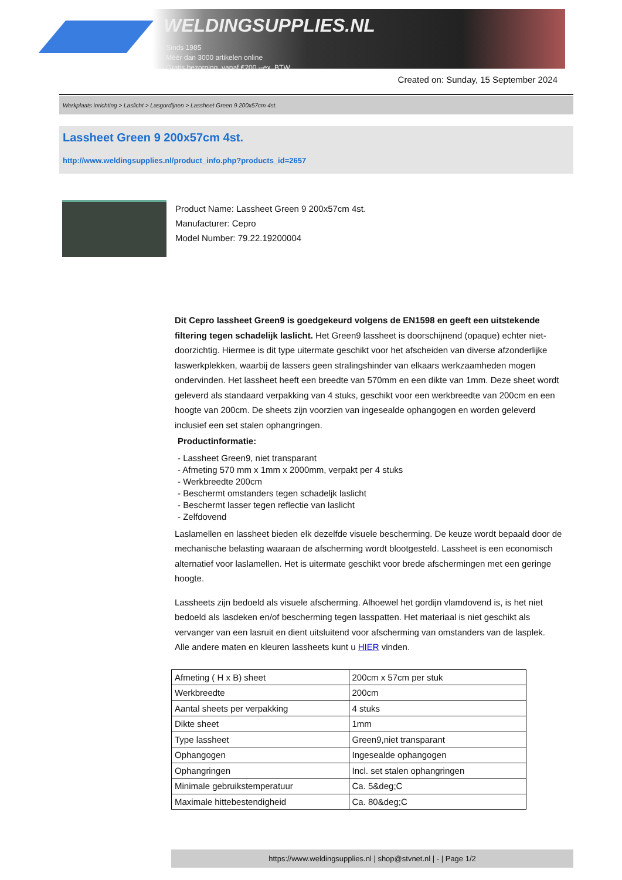WELDINGSUPPLIES.NL
- Sinds 1985
- Méér dan 3000 artikelen online
- Gratis bezorging, vanaf €200,--ex. BTW
Created on: Sunday, 15 September 2024
Werkplaats inrichting > Laslicht > Lasgordijnen > Lassheet Green 9 200x57cm 4st.
Lassheet Green 9 200x57cm 4st.
http://www.weldingsupplies.nl/product_info.php?products_id=2657
Product Name: Lassheet Green 9 200x57cm 4st.
Manufacturer: Cepro
Model Number: 79.22.19200004
Dit Cepro lassheet Green9 is goedgekeurd volgens de EN1598 en geeft een uitstekende filtering tegen schadelijk laslicht. Het Green9 lassheet is doorschijnend (opaque) echter niet- doorzichtig. Hiermee is dit type uitermate geschikt voor het afscheiden van diverse afzonderlijke laswerkplekken, waarbij de lassers geen stralingshinder van elkaars werkzaamheden mogen ondervinden. Het lassheet heeft een breedte van 570mm en een dikte van 1mm. Deze sheet wordt geleverd als standaard verpakking van 4 stuks, geschikt voor een werkbreedte van 200cm en een hoogte van 200cm. De sheets zijn voorzien van ingesealde ophangogen en worden geleverd inclusief een set stalen ophangringen.
Productinformatie:
- Lassheet Green9, niet transparant
- Afmeting 570 mm x 1mm x 2000mm, verpakt per 4 stuks
- Werkbreedte 200cm
- Beschermt omstanders tegen schadeljk laslicht
- Beschermt lasser tegen reflectie van laslicht
- Zelfdovend
Laslamellen en lassheet bieden elk dezelfde visuele bescherming. De keuze wordt bepaald door de mechanische belasting waaraan de afscherming wordt blootgesteld. Lassheet is een economisch alternatief voor laslamellen. Het is uitermate geschikt voor brede afschermingen met een geringe hoogte.
Lassheets zijn bedoeld als visuele afscherming. Alhoewel het gordijn vlamdovend is, is het niet bedoeld als lasdeken en/of bescherming tegen lasspatten. Het materiaal is niet geschikt als vervanger van een lasruit en dient uitsluitend voor afscherming van omstanders van de lasplek.
Alle andere maten en kleuren lassheets kunt u HIER vinden.
| Afmeting ( H x B) sheet | 200cm x 57cm per stuk |
| Werkbreedte | 200cm |
| Aantal sheets per verpakking | 4 stuks |
| Dikte sheet | 1mm |
| Type lassheet | Green9,niet transparant |
| Ophangogen | Ingesealde ophangogen |
| Ophangringen | Incl. set stalen ophangringen |
| Minimale gebruikstemperatuur | Ca. 5&deg;C |
| Maximale hittebestendigheid | Ca. 80&deg;C |
https://www.weldingsupplies.nl | shop@stvnet.nl | - | Page 1/2